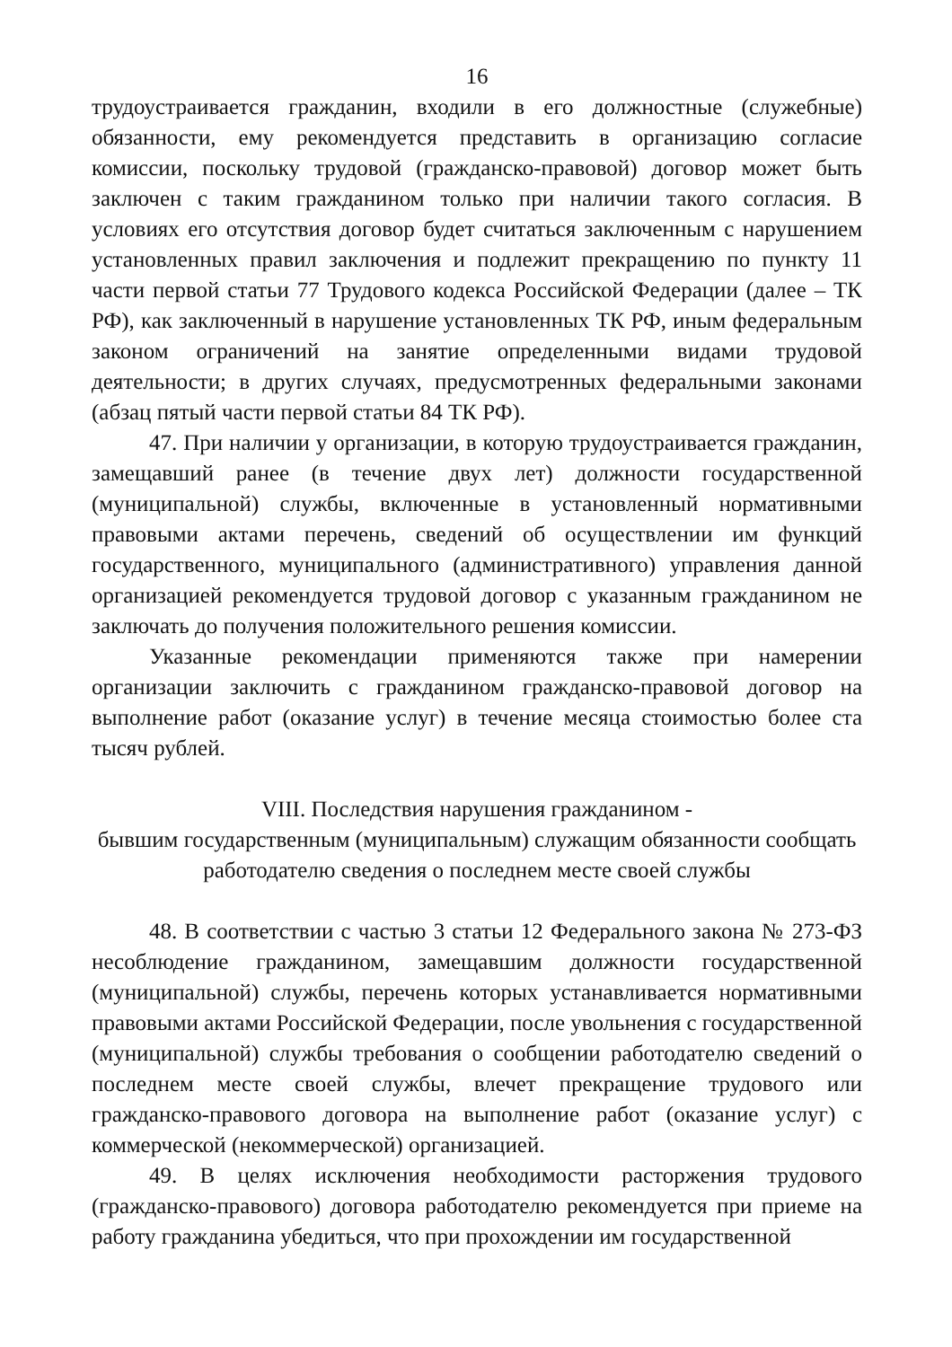16
трудоустраивается гражданин, входили в его должностные (служебные) обязанности, ему рекомендуется представить в организацию согласие комиссии, поскольку трудовой (гражданско-правовой) договор может быть заключен с таким гражданином только при наличии такого согласия. В условиях его отсутствия договор будет считаться заключенным с нарушением установленных правил заключения и подлежит прекращению по пункту 11 части первой статьи 77 Трудового кодекса Российской Федерации (далее – ТК РФ), как заключенный в нарушение установленных ТК РФ, иным федеральным законом ограничений на занятие определенными видами трудовой деятельности; в других случаях, предусмотренных федеральными законами (абзац пятый части первой статьи 84 ТК РФ).
47. При наличии у организации, в которую трудоустраивается гражданин, замещавший ранее (в течение двух лет) должности государственной (муниципальной) службы, включенные в установленный нормативными правовыми актами перечень, сведений об осуществлении им функций государственного, муниципального (административного) управления данной организацией рекомендуется трудовой договор с указанным гражданином не заключать до получения положительного решения комиссии.
Указанные рекомендации применяются также при намерении организации заключить с гражданином гражданско-правовой договор на выполнение работ (оказание услуг) в течение месяца стоимостью более ста тысяч рублей.
VIII. Последствия нарушения гражданином -
бывшим государственным (муниципальным) служащим обязанности сообщать работодателю сведения о последнем месте своей службы
48. В соответствии с частью 3 статьи 12 Федерального закона № 273-ФЗ несоблюдение гражданином, замещавшим должности государственной (муниципальной) службы, перечень которых устанавливается нормативными правовыми актами Российской Федерации, после увольнения с государственной (муниципальной) службы требования о сообщении работодателю сведений о последнем месте своей службы, влечет прекращение трудового или гражданско-правового договора на выполнение работ (оказание услуг) с коммерческой (некоммерческой) организацией.
49. В целях исключения необходимости расторжения трудового (гражданско-правового) договора работодателю рекомендуется при приеме на работу гражданина убедиться, что при прохождении им государственной